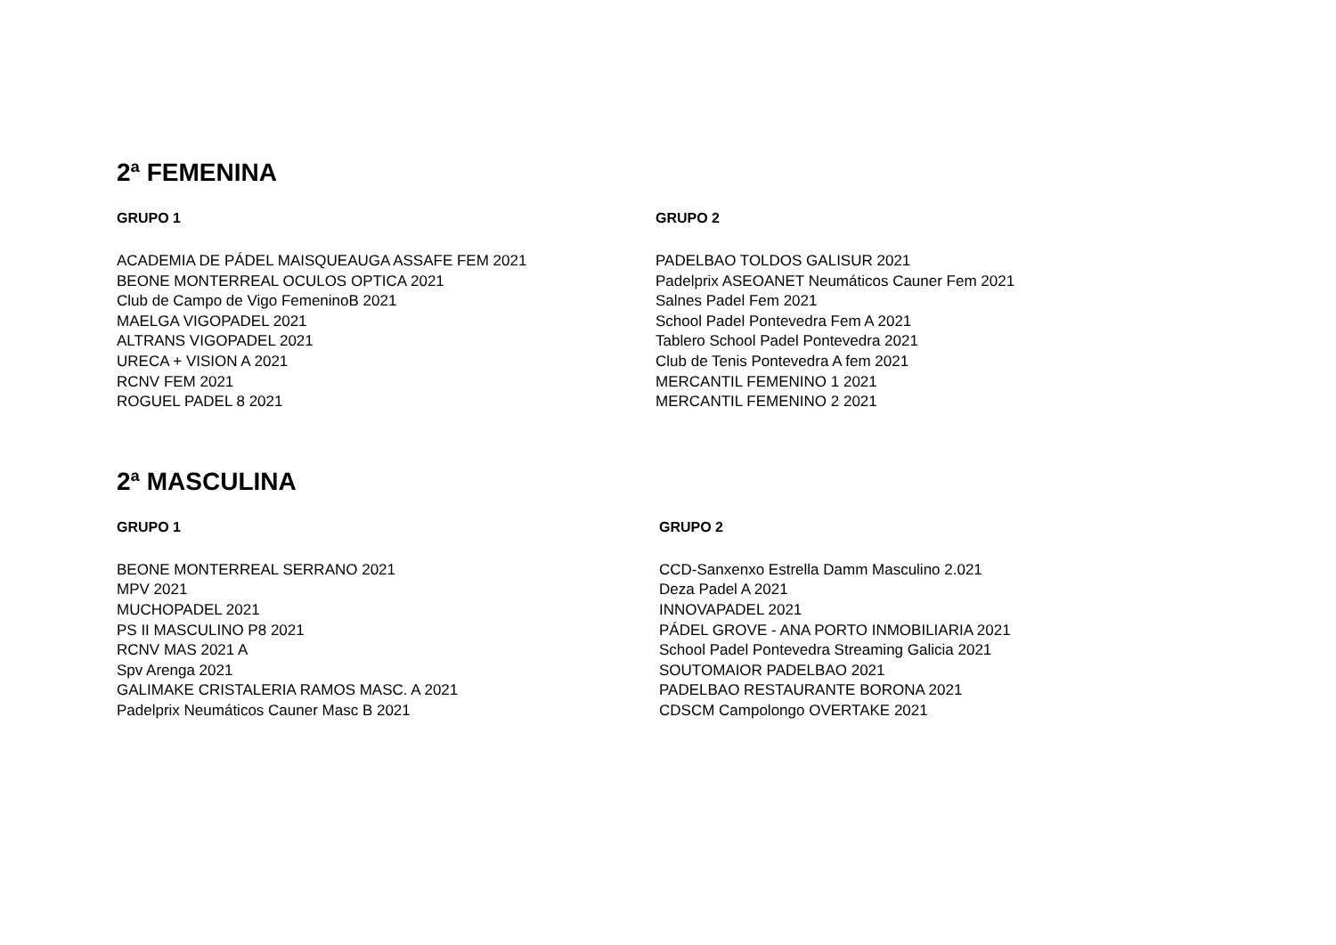2ª FEMENINA
GRUPO 1
ACADEMIA DE PÁDEL MAISQUEAUGA ASSAFE FEM 2021
BEONE MONTERREAL OCULOS OPTICA 2021
Club de Campo de Vigo FemeninoB 2021
MAELGA VIGOPADEL 2021
ALTRANS VIGOPADEL 2021
URECA + VISION A 2021
RCNV FEM 2021
ROGUEL PADEL 8 2021
GRUPO 2
PADELBAO TOLDOS GALISUR 2021
Padelprix ASEOANET Neumáticos Cauner Fem 2021
Salnes Padel Fem 2021
School Padel Pontevedra Fem A 2021
Tablero School Padel Pontevedra 2021
Club de Tenis Pontevedra A fem 2021
MERCANTIL FEMENINO 1 2021
MERCANTIL FEMENINO 2 2021
2ª MASCULINA
GRUPO 1
BEONE MONTERREAL SERRANO 2021
MPV 2021
MUCHOPADEL 2021
PS II MASCULINO P8 2021
RCNV MAS 2021 A
Spv Arenga 2021
GALIMAKE CRISTALERIA RAMOS MASC. A 2021
Padelprix Neumáticos Cauner Masc B 2021
GRUPO 2
CCD-Sanxenxo Estrella Damm Masculino 2.021
Deza Padel A 2021
INNOVAPADEL 2021
PÁDEL GROVE - ANA PORTO INMOBILIARIA 2021
School Padel Pontevedra Streaming Galicia 2021
SOUTOMAIOR PADELBAO 2021
PADELBAO RESTAURANTE BORONA 2021
CDSCM Campolongo OVERTAKE 2021